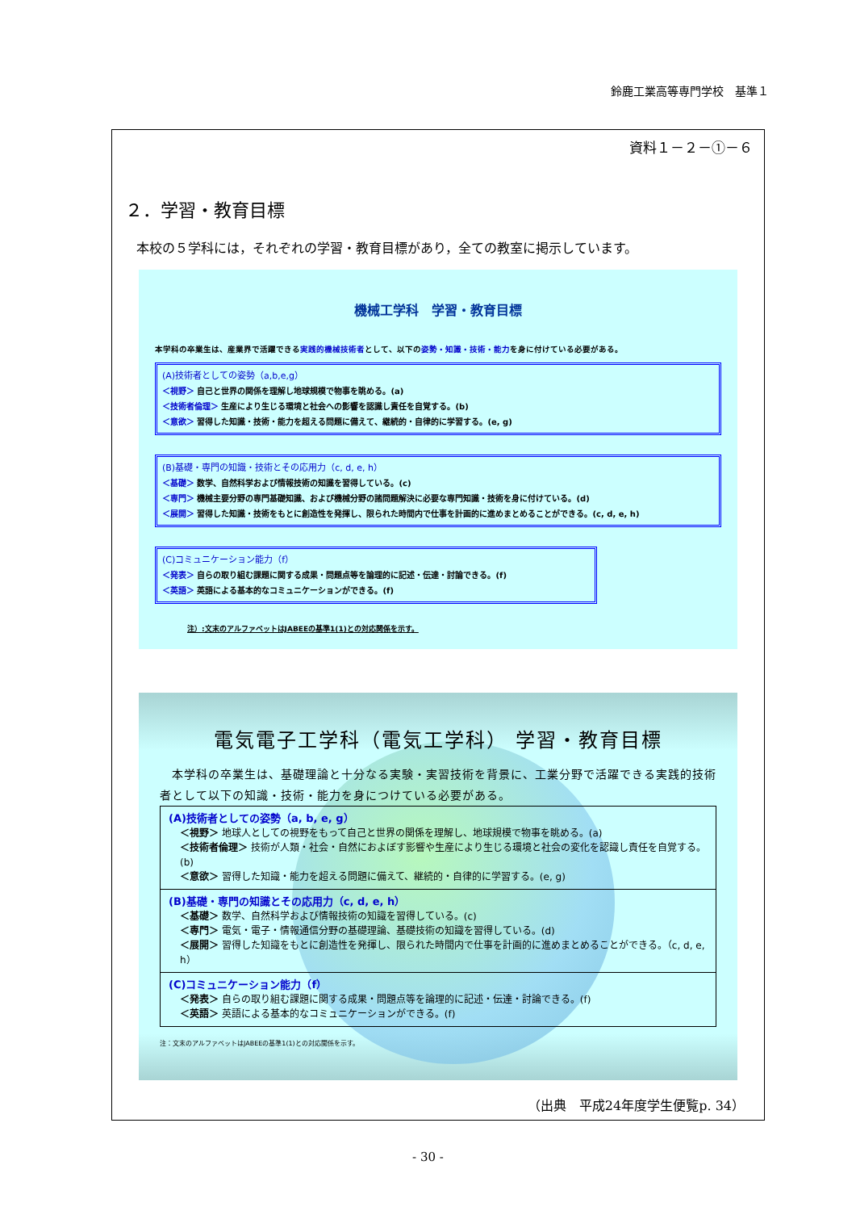鈴鹿工業高等専門学校　基準１
資料１－２－①－６
２．学習・教育目標
本校の５学科には，それぞれの学習・教育目標があり，全ての教室に掲示しています。
機械工学科　学習・教育目標
本学科の卒業生は、産業界で活躍できる実践的機械技術者として、以下の姿勢・知識・技術・能力を身に付けている必要がある。
(A)技術者としての姿勢（a,b,e,g）
＜視野＞ 自己と世界の関係を理解し地球規模で物事を眺める。(a)
＜技術者倫理＞ 生産により生じる環境と社会への影響を認識し責任を自覚する。(b)
＜意欲＞ 習得した知識・技術・能力を超える問題に備えて、継続的・自律的に学習する。(e, g)
(B)基礎・専門の知識・技術とその応用力（c, d, e, h）
＜基礎＞ 数学、自然科学および情報技術の知識を習得している。(c)
＜専門＞ 機械主要分野の専門基礎知識、および機械分野の諸問題解決に必要な専門知識・技術を身に付けている。(d)
＜展開＞ 習得した知識・技術をもとに創造性を発揮し、限られた時間内で仕事を計画的に進めまとめることができる。(c, d, e, h)
(C)コミュニケーション能力（f）
＜発表＞ 自らの取り組む課題に関する成果・問題点等を論理的に記述・伝達・討論できる。(f)
＜英語＞ 英語による基本的なコミュニケーションができる。(f)
注）:文末のアルファベットはJABEEの基準1(1)との対応関係を示す。
電気電子工学科（電気工学科） 学習・教育目標
　本学科の卒業生は、基礎理論と十分なる実験・実習技術を背景に、工業分野で活躍できる実践的技術者として以下の知識・技術・能力を身につけている必要がある。
(A)技術者としての姿勢（a, b, e, g）
＜視野＞ 地球人としての視野をもって自己と世界の関係を理解し、地球規模で物事を眺める。(a)
＜技術者倫理＞ 技術が人類・社会・自然におよぼす影響や生産により生じる環境と社会の変化を認識し責任を自覚する。(b)
＜意欲＞ 習得した知識・能力を超える問題に備えて、継続的・自律的に学習する。(e, g)
(B)基礎・専門の知識とその応用力（c, d, e, h）
＜基礎＞ 数学、自然科学および情報技術の知識を習得している。(c)
＜専門＞ 電気・電子・情報通信分野の基礎理論、基礎技術の知識を習得している。(d)
＜展開＞ 習得した知識をもとに創造性を発揮し、限られた時間内で仕事を計画的に進めまとめることができる。（c, d, e, h）
(C)コミュニケーション能力（f）
＜発表＞ 自らの取り組む課題に関する成果・問題点等を論理的に記述・伝達・討論できる。(f)
＜英語＞ 英語による基本的なコミュニケーションができる。(f)
注：文末のアルファベットはJABEEの基準1(1)との対応関係を示す。
（出典　平成24年度学生便覧p. 34）
- 30 -